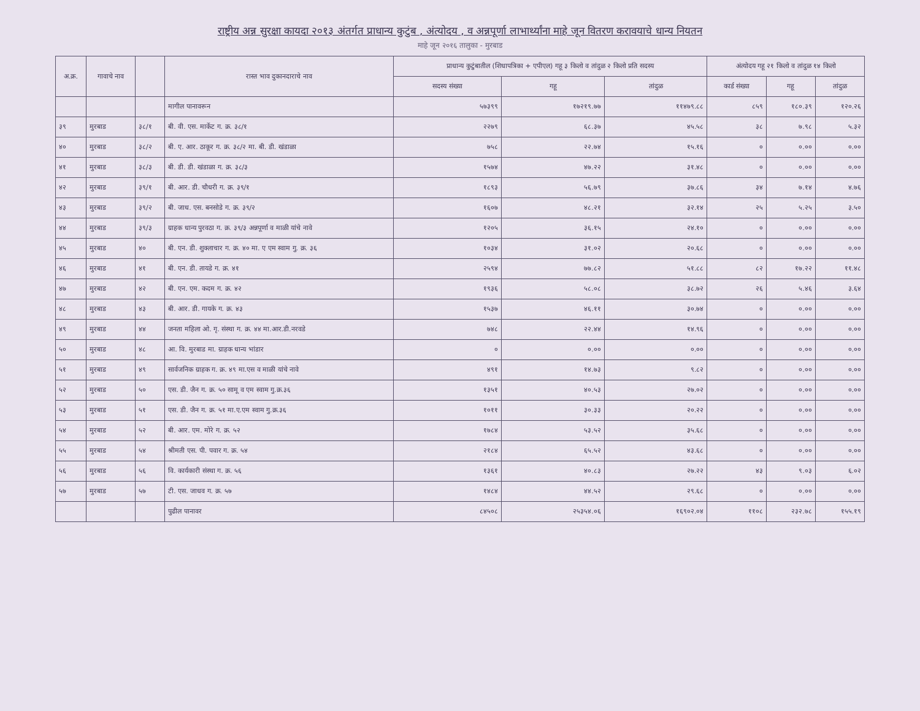राष्ट्रीय अन्न सुरक्षा कायदा २०१३ अंतर्गत प्राधान्य कुटुंब , अंत्योदय , व अन्नपूर्णा लाभार्थ्यांना माहे जून वितरण करावयाचे धान्य नियतन
माहे जून २०१६ तालुका - मुरबाड
| अ.क्र. | गावाचे नाव | | रास्त भाव दुकानदाराचे नाव | प्राधान्य कुटुंबातील (शिधापत्रिका + एपीएल) गहू ३ किलो व तांदुळ २ किलो प्रति सदस्य | | | अंत्योदय गहू २१ किलो व तांदुळ १४ किलो | | |
| --- | --- | --- | --- | --- | --- | --- | --- | --- | --- |
| | | | | सदस्य संख्या | गहू | तांदुळ | कार्ड संख्या | गहू | तांदुळ |
| | | | मागील पानावरून | ५७३९९ | १७२१९.७७ | ११४७९.८८ | ८५९ | १८०.३९ | १२०.२६ |
| ३९ | मुरबाड | ३८/१ | बी. वी. एस. मार्केट ग. क्र. ३८/१ | २२७९ | ६८.३७ | ४५.५८ | ३८ | ७.९८ | ५.३२ |
| ४० | मुरबाड | ३८/२ | बी. ए. आर. ठाकूर ग. क्र. ३८/२ मा. बी. डी. खंडाळा | ७५८ | २२.७४ | १५.१६ | ० | ०.०० | ०.०० |
| ४१ | मुरबाड | ३८/३ | बी. डी. डी. खंडाळा ग. क्र. ३८/३ | १५७४ | ४७.२२ | ३१.४८ | ० | ०.०० | ०.०० |
| ४२ | मुरबाड | ३९/१ | बी. आर. डी. चौधरी ग. क्र. ३९/१ | १८९३ | ५६.७९ | ३७.८६ | ३४ | ७.१४ | ४.७६ |
| ४३ | मुरबाड | ३९/२ | बी. जाध. एस. बनसोडे ग. क्र. ३९/२ | १६०७ | ४८.२१ | ३२.१४ | २५ | ५.२५ | ३.५० |
| ४४ | मुरबाड | ३९/३ | ग्राहक धान्य पुरवठा ग. क्र. ३९/३ अन्नपूर्णा व माळी यांचे नावे | १२०५ | ३६.१५ | २४.१० | ० | ०.०० | ०.०० |
| ४५ | मुरबाड | ४० | बी. एन. डी. शुक्लाचार ग. क्र. ४० मा. ए एम स्वाम गु. क्र. ३६ | १०३४ | ३१.०२ | २०.६८ | ० | ०.०० | ०.०० |
| ४६ | मुरबाड | ४१ | बी. एन. डी. तायडे ग. क्र. ४१ | २५९४ | ७७.८२ | ५१.८८ | ८२ | १७.२२ | ११.४८ |
| ४७ | मुरबाड | ४२ | बी. एन. एम. कदम ग. क्र. ४२ | १९३६ | ५८.०८ | ३८.७२ | २६ | ५.४६ | ३.६४ |
| ४८ | मुरबाड | ४३ | बी. आर. डी. गायके ग. क्र. ४३ | १५३७ | ४६.११ | ३०.७४ | ० | ०.०० | ०.०० |
| ४९ | मुरबाड | ४४ | जनता महिला ओ. गृ. संस्था ग. क्र. ४४ मा.आर.डी.नरवडे | ७४८ | २२.४४ | १४.९६ | ० | ०.०० | ०.०० |
| ५० | मुरबाड | ४८ | आ. वि. मुरबाड मा. ग्राहक धान्य भांडार | ० | ०.०० | ०.०० | ० | ०.०० | ०.०० |
| ५१ | मुरबाड | ४९ | सार्वजनिक ग्राहक ग. क्र. ४९ मा.एस व माळी यांचे नावे | ४९१ | १४.७३ | ९.८२ | ० | ०.०० | ०.०० |
| ५२ | मुरबाड | ५० | एस. डी. जैन ग. क्र. ५० सामू व एम स्वाम गु.क्र.३६ | १३५१ | ४०.५३ | २७.०२ | ० | ०.०० | ०.०० |
| ५३ | मुरबाड | ५१ | एस. डी. जैन ग. क्र. ५१ मा.ए.एम स्वाम गु.क्र.३६ | १०११ | ३०.३३ | २०.२२ | ० | ०.०० | ०.०० |
| ५४ | मुरबाड | ५२ | बी. आर. एम. मोरे ग. क्र. ५२ | १७८४ | ५३.५२ | ३५.६८ | ० | ०.०० | ०.०० |
| ५५ | मुरबाड | ५४ | श्रीमती एस. पी. पवार ग. क्र. ५४ | २१८४ | ६५.५२ | ४३.६८ | ० | ०.०० | ०.०० |
| ५६ | मुरबाड | ५६ | वि. कार्यकारी संस्था ग. क्र. ५६ | १३६१ | ४०.८३ | २७.२२ | ४३ | ९.०३ | ६.०२ |
| ५७ | मुरबाड | ५७ | टी. एस. जाधव ग. क्र. ५७ | १४८४ | ४४.५२ | २९.६८ | ० | ०.०० | ०.०० |
| | | | पुढील पानावर | ८४५०८ | २५३५४.०६ | १६९०२.०४ | ११०८ | २३२.७८ | १५५.१९ |